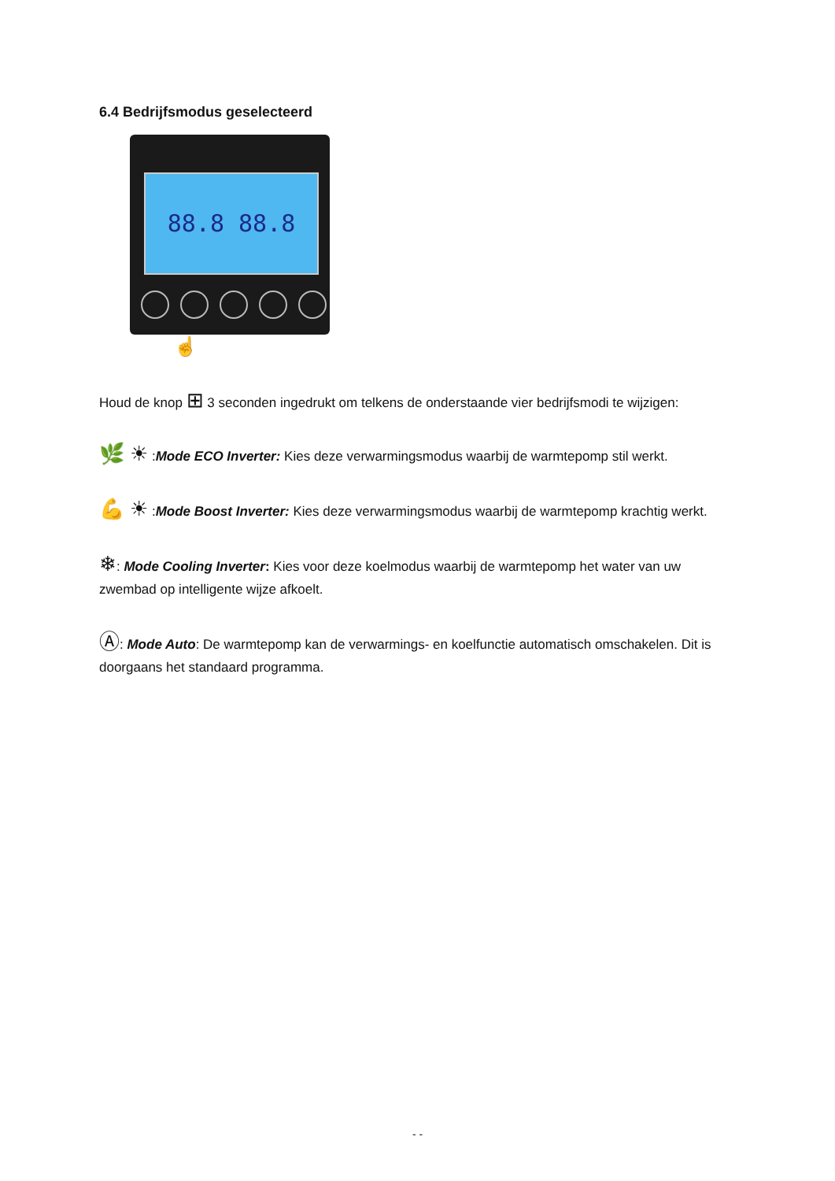6.4 Bedrijfsmodus geselecteerd
88.8 88.8
☝
Houd de knop ⊞ 3 seconden ingedrukt om telkens de onderstaande vier bedrijfsmodi te wijzigen:
🌿 ☀ :Mode ECO Inverter: Kies deze verwarmingsmodus waarbij de warmtepomp stil werkt.
💪 ☀ :Mode Boost Inverter: Kies deze verwarmingsmodus waarbij de warmtepomp krachtig werkt.
❄: Mode Cooling Inverter: Kies voor deze koelmodus waarbij de warmtepomp het water van uw zwembad op intelligente wijze afkoelt.
Ⓐ: Mode Auto: De warmtepomp kan de verwarmings- en koelfunctie automatisch omschakelen. Dit is doorgaans het standaard programma.
- -